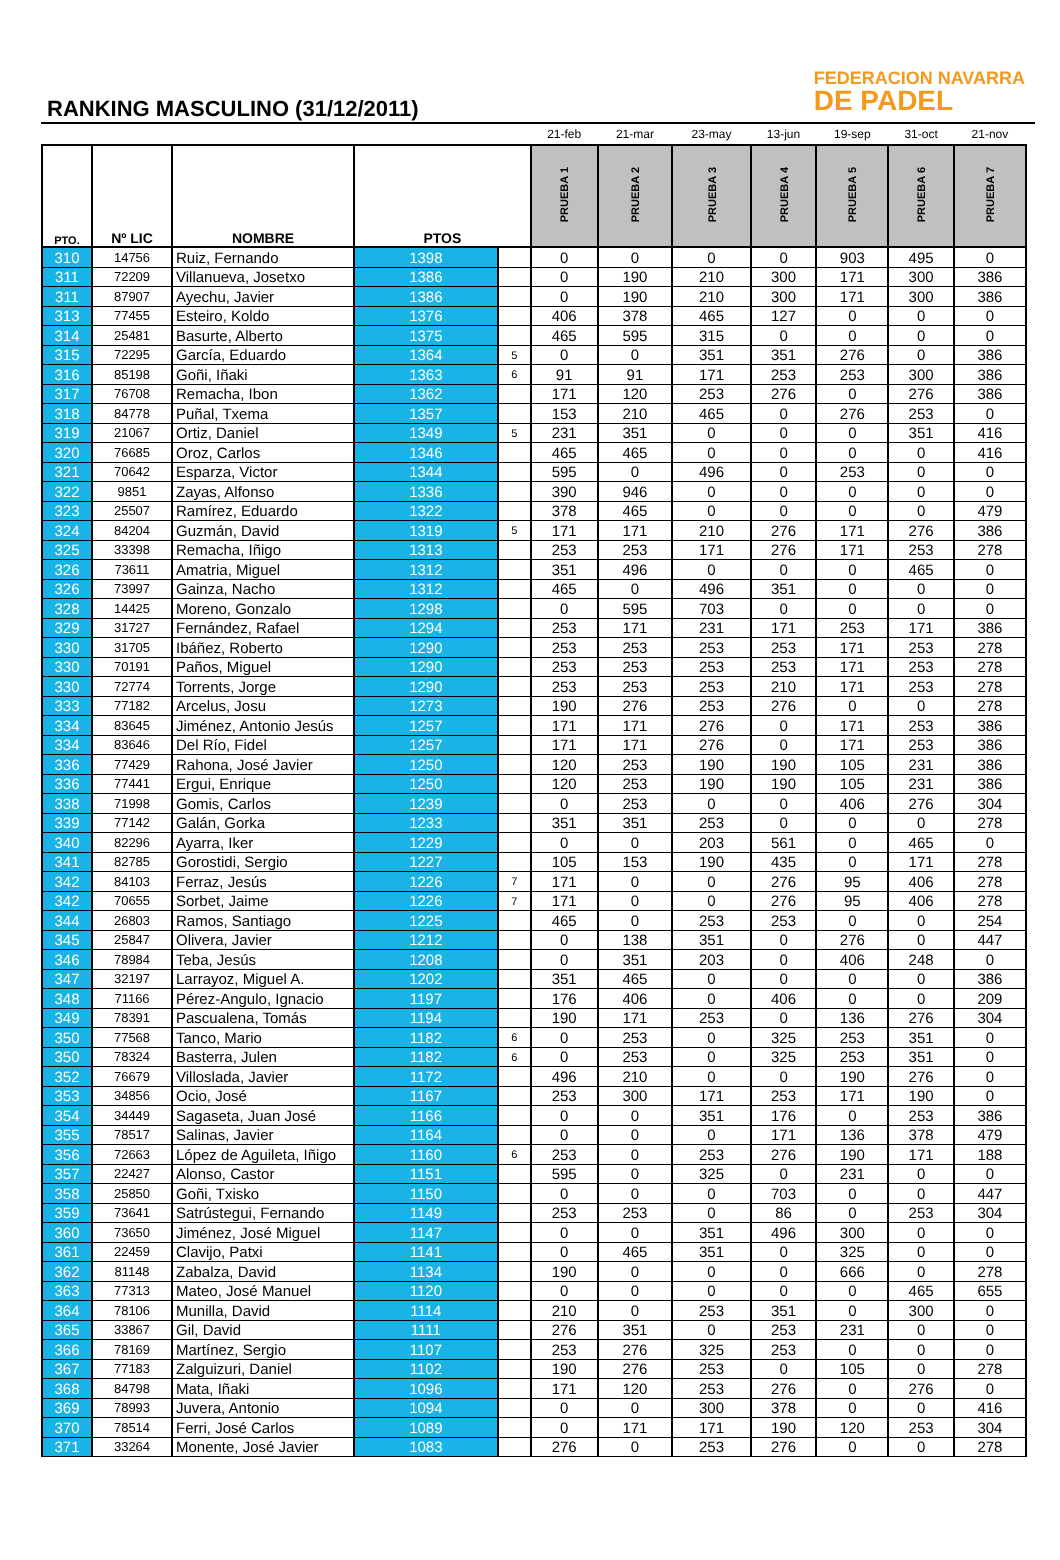RANKING MASCULINO (31/12/2011)
FEDERACION NAVARRA
DE PADEL
| | | | | | 21-feb | 21-mar | 23-may | 13-jun | 19-sep | 31-oct | 21-nov |
| PTO. | Nº LIC | NOMBRE | PTOS | | PRUEBA 1 | PRUEBA 2 | PRUEBA 3 | PRUEBA 4 | PRUEBA 5 | PRUEBA 6 | PRUEBA 7 |
| 310 | 14756 | Ruiz, Fernando | 1398 | | 0 | 0 | 0 | 0 | 903 | 495 | 0 |
| 311 | 72209 | Villanueva, Josetxo | 1386 | | 0 | 190 | 210 | 300 | 171 | 300 | 386 |
| 311 | 87907 | Ayechu, Javier | 1386 | | 0 | 190 | 210 | 300 | 171 | 300 | 386 |
| 313 | 77455 | Esteiro, Koldo | 1376 | | 406 | 378 | 465 | 127 | 0 | 0 | 0 |
| 314 | 25481 | Basurte, Alberto | 1375 | | 465 | 595 | 315 | 0 | 0 | 0 | 0 |
| 315 | 72295 | García, Eduardo | 1364 | 5 | 0 | 0 | 351 | 351 | 276 | 0 | 386 |
| 316 | 85198 | Goñi, Iñaki | 1363 | 6 | 91 | 91 | 171 | 253 | 253 | 300 | 386 |
| 317 | 76708 | Remacha, Ibon | 1362 | | 171 | 120 | 253 | 276 | 0 | 276 | 386 |
| 318 | 84778 | Puñal, Txema | 1357 | | 153 | 210 | 465 | 0 | 276 | 253 | 0 |
| 319 | 21067 | Ortiz, Daniel | 1349 | 5 | 231 | 351 | 0 | 0 | 0 | 351 | 416 |
| 320 | 76685 | Oroz, Carlos | 1346 | | 465 | 465 | 0 | 0 | 0 | 0 | 416 |
| 321 | 70642 | Esparza, Victor | 1344 | | 595 | 0 | 496 | 0 | 253 | 0 | 0 |
| 322 | 9851 | Zayas, Alfonso | 1336 | | 390 | 946 | 0 | 0 | 0 | 0 | 0 |
| 323 | 25507 | Ramírez, Eduardo | 1322 | | 378 | 465 | 0 | 0 | 0 | 0 | 479 |
| 324 | 84204 | Guzmán, David | 1319 | 5 | 171 | 171 | 210 | 276 | 171 | 276 | 386 |
| 325 | 33398 | Remacha, Iñigo | 1313 | | 253 | 253 | 171 | 276 | 171 | 253 | 278 |
| 326 | 73611 | Amatria, Miguel | 1312 | | 351 | 496 | 0 | 0 | 0 | 465 | 0 |
| 326 | 73997 | Gainza, Nacho | 1312 | | 465 | 0 | 496 | 351 | 0 | 0 | 0 |
| 328 | 14425 | Moreno, Gonzalo | 1298 | | 0 | 595 | 703 | 0 | 0 | 0 | 0 |
| 329 | 31727 | Fernández, Rafael | 1294 | | 253 | 171 | 231 | 171 | 253 | 171 | 386 |
| 330 | 31705 | Ibáñez, Roberto | 1290 | | 253 | 253 | 253 | 253 | 171 | 253 | 278 |
| 330 | 70191 | Paños, Miguel | 1290 | | 253 | 253 | 253 | 253 | 171 | 253 | 278 |
| 330 | 72774 | Torrents, Jorge | 1290 | | 253 | 253 | 253 | 210 | 171 | 253 | 278 |
| 333 | 77182 | Arcelus, Josu | 1273 | | 190 | 276 | 253 | 276 | 0 | 0 | 278 |
| 334 | 83645 | Jiménez, Antonio Jesús | 1257 | | 171 | 171 | 276 | 0 | 171 | 253 | 386 |
| 334 | 83646 | Del Río, Fidel | 1257 | | 171 | 171 | 276 | 0 | 171 | 253 | 386 |
| 336 | 77429 | Rahona, José Javier | 1250 | | 120 | 253 | 190 | 190 | 105 | 231 | 386 |
| 336 | 77441 | Ergui, Enrique | 1250 | | 120 | 253 | 190 | 190 | 105 | 231 | 386 |
| 338 | 71998 | Gomis, Carlos | 1239 | | 0 | 253 | 0 | 0 | 406 | 276 | 304 |
| 339 | 77142 | Galán, Gorka | 1233 | | 351 | 351 | 253 | 0 | 0 | 0 | 278 |
| 340 | 82296 | Ayarra, Iker | 1229 | | 0 | 0 | 203 | 561 | 0 | 465 | 0 |
| 341 | 82785 | Gorostidi, Sergio | 1227 | | 105 | 153 | 190 | 435 | 0 | 171 | 278 |
| 342 | 84103 | Ferraz, Jesús | 1226 | 7 | 171 | 0 | 0 | 276 | 95 | 406 | 278 |
| 342 | 70655 | Sorbet, Jaime | 1226 | 7 | 171 | 0 | 0 | 276 | 95 | 406 | 278 |
| 344 | 26803 | Ramos, Santiago | 1225 | | 465 | 0 | 253 | 253 | 0 | 0 | 254 |
| 345 | 25847 | Olivera, Javier | 1212 | | 0 | 138 | 351 | 0 | 276 | 0 | 447 |
| 346 | 78984 | Teba, Jesús | 1208 | | 0 | 351 | 203 | 0 | 406 | 248 | 0 |
| 347 | 32197 | Larrayoz, Miguel A. | 1202 | | 351 | 465 | 0 | 0 | 0 | 0 | 386 |
| 348 | 71166 | Pérez-Angulo, Ignacio | 1197 | | 176 | 406 | 0 | 406 | 0 | 0 | 209 |
| 349 | 78391 | Pascualena, Tomás | 1194 | | 190 | 171 | 253 | 0 | 136 | 276 | 304 |
| 350 | 77568 | Tanco, Mario | 1182 | 6 | 0 | 253 | 0 | 325 | 253 | 351 | 0 |
| 350 | 78324 | Basterra, Julen | 1182 | 6 | 0 | 253 | 0 | 325 | 253 | 351 | 0 |
| 352 | 76679 | Villoslada, Javier | 1172 | | 496 | 210 | 0 | 0 | 190 | 276 | 0 |
| 353 | 34856 | Ocio, José | 1167 | | 253 | 300 | 171 | 253 | 171 | 190 | 0 |
| 354 | 34449 | Sagaseta, Juan José | 1166 | | 0 | 0 | 351 | 176 | 0 | 253 | 386 |
| 355 | 78517 | Salinas, Javier | 1164 | | 0 | 0 | 0 | 171 | 136 | 378 | 479 |
| 356 | 72663 | López de Aguileta, Iñigo | 1160 | 6 | 253 | 0 | 253 | 276 | 190 | 171 | 188 |
| 357 | 22427 | Alonso, Castor | 1151 | | 595 | 0 | 325 | 0 | 231 | 0 | 0 |
| 358 | 25850 | Goñi, Txisko | 1150 | | 0 | 0 | 0 | 703 | 0 | 0 | 447 |
| 359 | 73641 | Satrústegui, Fernando | 1149 | | 253 | 253 | 0 | 86 | 0 | 253 | 304 |
| 360 | 73650 | Jiménez, José Miguel | 1147 | | 0 | 0 | 351 | 496 | 300 | 0 | 0 |
| 361 | 22459 | Clavijo, Patxi | 1141 | | 0 | 465 | 351 | 0 | 325 | 0 | 0 |
| 362 | 81148 | Zabalza, David | 1134 | | 190 | 0 | 0 | 0 | 666 | 0 | 278 |
| 363 | 77313 | Mateo, José Manuel | 1120 | | 0 | 0 | 0 | 0 | 0 | 465 | 655 |
| 364 | 78106 | Munilla, David | 1114 | | 210 | 0 | 253 | 351 | 0 | 300 | 0 |
| 365 | 33867 | Gil, David | 1111 | | 276 | 351 | 0 | 253 | 231 | 0 | 0 |
| 366 | 78169 | Martínez, Sergio | 1107 | | 253 | 276 | 325 | 253 | 0 | 0 | 0 |
| 367 | 77183 | Zalguizuri, Daniel | 1102 | | 190 | 276 | 253 | 0 | 105 | 0 | 278 |
| 368 | 84798 | Mata, Iñaki | 1096 | | 171 | 120 | 253 | 276 | 0 | 276 | 0 |
| 369 | 78993 | Juvera, Antonio | 1094 | | 0 | 0 | 300 | 378 | 0 | 0 | 416 |
| 370 | 78514 | Ferri, José Carlos | 1089 | | 0 | 171 | 171 | 190 | 120 | 253 | 304 |
| 371 | 33264 | Monente, José Javier | 1083 | | 276 | 0 | 253 | 276 | 0 | 0 | 278 |